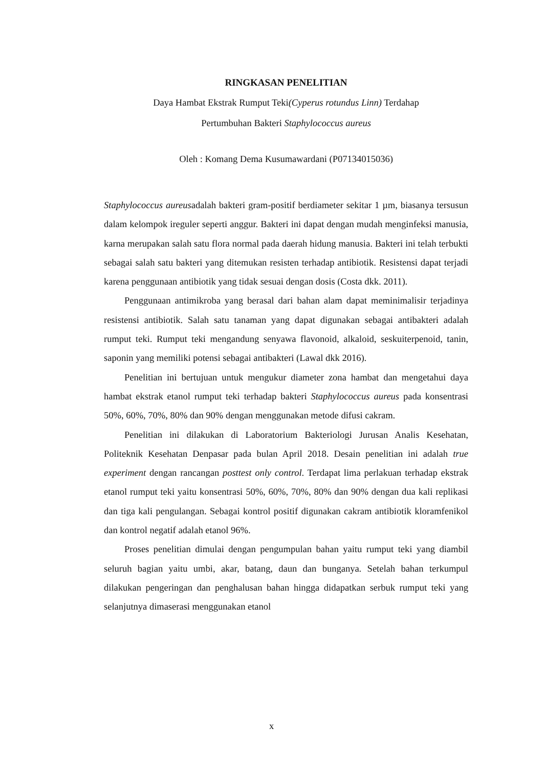RINGKASAN PENELITIAN
Daya Hambat Ekstrak Rumput Teki(Cyperus rotundus Linn) Terdahap
Pertumbuhan Bakteri Staphylococcus aureus
Oleh : Komang Dema Kusumawardani (P07134015036)
Staphylococcus aureusadalah bakteri gram-positif berdiameter sekitar 1 µm, biasanya tersusun dalam kelompok ireguler seperti anggur. Bakteri ini dapat dengan mudah menginfeksi manusia, karna merupakan salah satu flora normal pada daerah hidung manusia. Bakteri ini telah terbukti sebagai salah satu bakteri yang ditemukan resisten terhadap antibiotik. Resistensi dapat terjadi karena penggunaan antibiotik yang tidak sesuai dengan dosis (Costa dkk. 2011).
Penggunaan antimikroba yang berasal dari bahan alam dapat meminimalisir terjadinya resistensi antibiotik. Salah satu tanaman yang dapat digunakan sebagai antibakteri adalah rumput teki. Rumput teki mengandung senyawa flavonoid, alkaloid, seskuiterpenoid, tanin, saponin yang memiliki potensi sebagai antibakteri (Lawal dkk 2016).
Penelitian ini bertujuan untuk mengukur diameter zona hambat dan mengetahui daya hambat ekstrak etanol rumput teki terhadap bakteri Staphylococcus aureus pada konsentrasi 50%, 60%, 70%, 80% dan 90% dengan menggunakan metode difusi cakram.
Penelitian ini dilakukan di Laboratorium Bakteriologi Jurusan Analis Kesehatan, Politeknik Kesehatan Denpasar pada bulan April 2018. Desain penelitian ini adalah true experiment dengan rancangan posttest only control. Terdapat lima perlakuan terhadap ekstrak etanol rumput teki yaitu konsentrasi 50%, 60%, 70%, 80% dan 90% dengan dua kali replikasi dan tiga kali pengulangan. Sebagai kontrol positif digunakan cakram antibiotik kloramfenikol dan kontrol negatif adalah etanol 96%.
Proses penelitian dimulai dengan pengumpulan bahan yaitu rumput teki yang diambil seluruh bagian yaitu umbi, akar, batang, daun dan bunganya. Setelah bahan terkumpul dilakukan pengeringan dan penghalusan bahan hingga didapatkan serbuk rumput teki yang selanjutnya dimaserasi menggunakan etanol
x